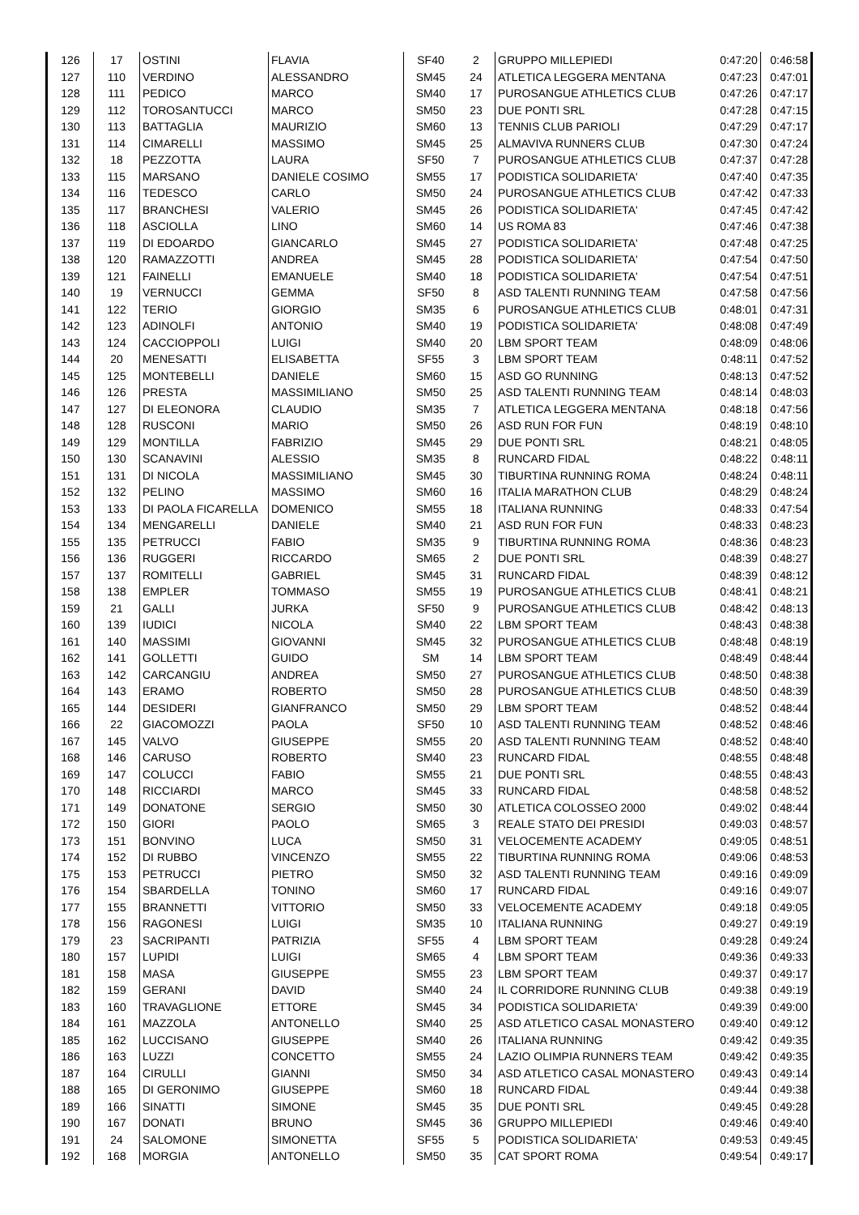| 126 | 17 | OSTINI | FLAVIA | SF40 | 2 | GRUPPO MILLEPIEDI | 0:47:20 | 0:46:58 |
| 127 | 110 | VERDINO | ALESSANDRO | SM45 | 24 | ATLETICA LEGGERA MENTANA | 0:47:23 | 0:47:01 |
| 128 | 111 | PEDICO | MARCO | SM40 | 17 | PUROSANGUE ATHLETICS CLUB | 0:47:26 | 0:47:17 |
| 129 | 112 | TOROSANTUCCI | MARCO | SM50 | 23 | DUE PONTI SRL | 0:47:28 | 0:47:15 |
| 130 | 113 | BATTAGLIA | MAURIZIO | SM60 | 13 | TENNIS CLUB PARIOLI | 0:47:29 | 0:47:17 |
| 131 | 114 | CIMARELLI | MASSIMO | SM45 | 25 | ALMAVIVA RUNNERS CLUB | 0:47:30 | 0:47:24 |
| 132 | 18 | PEZZOTTA | LAURA | SF50 | 7 | PUROSANGUE ATHLETICS CLUB | 0:47:37 | 0:47:28 |
| 133 | 115 | MARSANO | DANIELE COSIMO | SM55 | 17 | PODISTICA SOLIDARIETA' | 0:47:40 | 0:47:35 |
| 134 | 116 | TEDESCO | CARLO | SM50 | 24 | PUROSANGUE ATHLETICS CLUB | 0:47:42 | 0:47:33 |
| 135 | 117 | BRANCHESI | VALERIO | SM45 | 26 | PODISTICA SOLIDARIETA' | 0:47:45 | 0:47:42 |
| 136 | 118 | ASCIOLLA | LINO | SM60 | 14 | US ROMA 83 | 0:47:46 | 0:47:38 |
| 137 | 119 | DI EDOARDO | GIANCARLO | SM45 | 27 | PODISTICA SOLIDARIETA' | 0:47:48 | 0:47:25 |
| 138 | 120 | RAMAZZOTTI | ANDREA | SM45 | 28 | PODISTICA SOLIDARIETA' | 0:47:54 | 0:47:50 |
| 139 | 121 | FAINELLI | EMANUELE | SM40 | 18 | PODISTICA SOLIDARIETA' | 0:47:54 | 0:47:51 |
| 140 | 19 | VERNUCCI | GEMMA | SF50 | 8 | ASD TALENTI RUNNING TEAM | 0:47:58 | 0:47:56 |
| 141 | 122 | TERIO | GIORGIO | SM35 | 6 | PUROSANGUE ATHLETICS CLUB | 0:48:01 | 0:47:31 |
| 142 | 123 | ADINOLFI | ANTONIO | SM40 | 19 | PODISTICA SOLIDARIETA' | 0:48:08 | 0:47:49 |
| 143 | 124 | CACCIOPPOLI | LUIGI | SM40 | 20 | LBM SPORT TEAM | 0:48:09 | 0:48:06 |
| 144 | 20 | MENESATTI | ELISABETTA | SF55 | 3 | LBM SPORT TEAM | 0:48:11 | 0:47:52 |
| 145 | 125 | MONTEBELLI | DANIELE | SM60 | 15 | ASD GO RUNNING | 0:48:13 | 0:47:52 |
| 146 | 126 | PRESTA | MASSIMILIANO | SM50 | 25 | ASD TALENTI RUNNING TEAM | 0:48:14 | 0:48:03 |
| 147 | 127 | DI ELEONORA | CLAUDIO | SM35 | 7 | ATLETICA LEGGERA MENTANA | 0:48:18 | 0:47:56 |
| 148 | 128 | RUSCONI | MARIO | SM50 | 26 | ASD RUN FOR FUN | 0:48:19 | 0:48:10 |
| 149 | 129 | MONTILLA | FABRIZIO | SM45 | 29 | DUE PONTI SRL | 0:48:21 | 0:48:05 |
| 150 | 130 | SCANAVINI | ALESSIO | SM35 | 8 | RUNCARD FIDAL | 0:48:22 | 0:48:11 |
| 151 | 131 | DI NICOLA | MASSIMILIANO | SM45 | 30 | TIBURTINA RUNNING ROMA | 0:48:24 | 0:48:11 |
| 152 | 132 | PELINO | MASSIMO | SM60 | 16 | ITALIA MARATHON CLUB | 0:48:29 | 0:48:24 |
| 153 | 133 | DI PAOLA FICARELLA | DOMENICO | SM55 | 18 | ITALIANA RUNNING | 0:48:33 | 0:47:54 |
| 154 | 134 | MENGARELLI | DANIELE | SM40 | 21 | ASD RUN FOR FUN | 0:48:33 | 0:48:23 |
| 155 | 135 | PETRUCCI | FABIO | SM35 | 9 | TIBURTINA RUNNING ROMA | 0:48:36 | 0:48:23 |
| 156 | 136 | RUGGERI | RICCARDO | SM65 | 2 | DUE PONTI SRL | 0:48:39 | 0:48:27 |
| 157 | 137 | ROMITELLI | GABRIEL | SM45 | 31 | RUNCARD FIDAL | 0:48:39 | 0:48:12 |
| 158 | 138 | EMPLER | TOMMASO | SM55 | 19 | PUROSANGUE ATHLETICS CLUB | 0:48:41 | 0:48:21 |
| 159 | 21 | GALLI | JURKA | SF50 | 9 | PUROSANGUE ATHLETICS CLUB | 0:48:42 | 0:48:13 |
| 160 | 139 | IUDICI | NICOLA | SM40 | 22 | LBM SPORT TEAM | 0:48:43 | 0:48:38 |
| 161 | 140 | MASSIMI | GIOVANNI | SM45 | 32 | PUROSANGUE ATHLETICS CLUB | 0:48:48 | 0:48:19 |
| 162 | 141 | GOLLETTI | GUIDO | SM | 14 | LBM SPORT TEAM | 0:48:49 | 0:48:44 |
| 163 | 142 | CARCANGIU | ANDREA | SM50 | 27 | PUROSANGUE ATHLETICS CLUB | 0:48:50 | 0:48:38 |
| 164 | 143 | ERAMO | ROBERTO | SM50 | 28 | PUROSANGUE ATHLETICS CLUB | 0:48:50 | 0:48:39 |
| 165 | 144 | DESIDERI | GIANFRANCO | SM50 | 29 | LBM SPORT TEAM | 0:48:52 | 0:48:44 |
| 166 | 22 | GIACOMOZZI | PAOLA | SF50 | 10 | ASD TALENTI RUNNING TEAM | 0:48:52 | 0:48:46 |
| 167 | 145 | VALVO | GIUSEPPE | SM55 | 20 | ASD TALENTI RUNNING TEAM | 0:48:52 | 0:48:40 |
| 168 | 146 | CARUSO | ROBERTO | SM40 | 23 | RUNCARD FIDAL | 0:48:55 | 0:48:48 |
| 169 | 147 | COLUCCI | FABIO | SM55 | 21 | DUE PONTI SRL | 0:48:55 | 0:48:43 |
| 170 | 148 | RICCIARDI | MARCO | SM45 | 33 | RUNCARD FIDAL | 0:48:58 | 0:48:52 |
| 171 | 149 | DONATONE | SERGIO | SM50 | 30 | ATLETICA COLOSSEO 2000 | 0:49:02 | 0:48:44 |
| 172 | 150 | GIORI | PAOLO | SM65 | 3 | REALE STATO DEI PRESIDI | 0:49:03 | 0:48:57 |
| 173 | 151 | BONVINO | LUCA | SM50 | 31 | VELOCEMENTE ACADEMY | 0:49:05 | 0:48:51 |
| 174 | 152 | DI RUBBO | VINCENZO | SM55 | 22 | TIBURTINA RUNNING ROMA | 0:49:06 | 0:48:53 |
| 175 | 153 | PETRUCCI | PIETRO | SM50 | 32 | ASD TALENTI RUNNING TEAM | 0:49:16 | 0:49:09 |
| 176 | 154 | SBARDELLA | TONINO | SM60 | 17 | RUNCARD FIDAL | 0:49:16 | 0:49:07 |
| 177 | 155 | BRANNETTI | VITTORIO | SM50 | 33 | VELOCEMENTE ACADEMY | 0:49:18 | 0:49:05 |
| 178 | 156 | RAGONESI | LUIGI | SM35 | 10 | ITALIANA RUNNING | 0:49:27 | 0:49:19 |
| 179 | 23 | SACRIPANTI | PATRIZIA | SF55 | 4 | LBM SPORT TEAM | 0:49:28 | 0:49:24 |
| 180 | 157 | LUPIDI | LUIGI | SM65 | 4 | LBM SPORT TEAM | 0:49:36 | 0:49:33 |
| 181 | 158 | MASA | GIUSEPPE | SM55 | 23 | LBM SPORT TEAM | 0:49:37 | 0:49:17 |
| 182 | 159 | GERANI | DAVID | SM40 | 24 | IL CORRIDORE RUNNING CLUB | 0:49:38 | 0:49:19 |
| 183 | 160 | TRAVAGLIONE | ETTORE | SM45 | 34 | PODISTICA SOLIDARIETA' | 0:49:39 | 0:49:00 |
| 184 | 161 | MAZZOLA | ANTONELLO | SM40 | 25 | ASD ATLETICO CASAL MONASTERO | 0:49:40 | 0:49:12 |
| 185 | 162 | LUCCISANO | GIUSEPPE | SM40 | 26 | ITALIANA RUNNING | 0:49:42 | 0:49:35 |
| 186 | 163 | LUZZI | CONCETTO | SM55 | 24 | LAZIO OLIMPIA RUNNERS TEAM | 0:49:42 | 0:49:35 |
| 187 | 164 | CIRULLI | GIANNI | SM50 | 34 | ASD ATLETICO CASAL MONASTERO | 0:49:43 | 0:49:14 |
| 188 | 165 | DI GERONIMO | GIUSEPPE | SM60 | 18 | RUNCARD FIDAL | 0:49:44 | 0:49:38 |
| 189 | 166 | SINATTI | SIMONE | SM45 | 35 | DUE PONTI SRL | 0:49:45 | 0:49:28 |
| 190 | 167 | DONATI | BRUNO | SM45 | 36 | GRUPPO MILLEPIEDI | 0:49:46 | 0:49:40 |
| 191 | 24 | SALOMONE | SIMONETTA | SF55 | 5 | PODISTICA SOLIDARIETA' | 0:49:53 | 0:49:45 |
| 192 | 168 | MORGIA | ANTONELLO | SM50 | 35 | CAT SPORT ROMA | 0:49:54 | 0:49:17 |